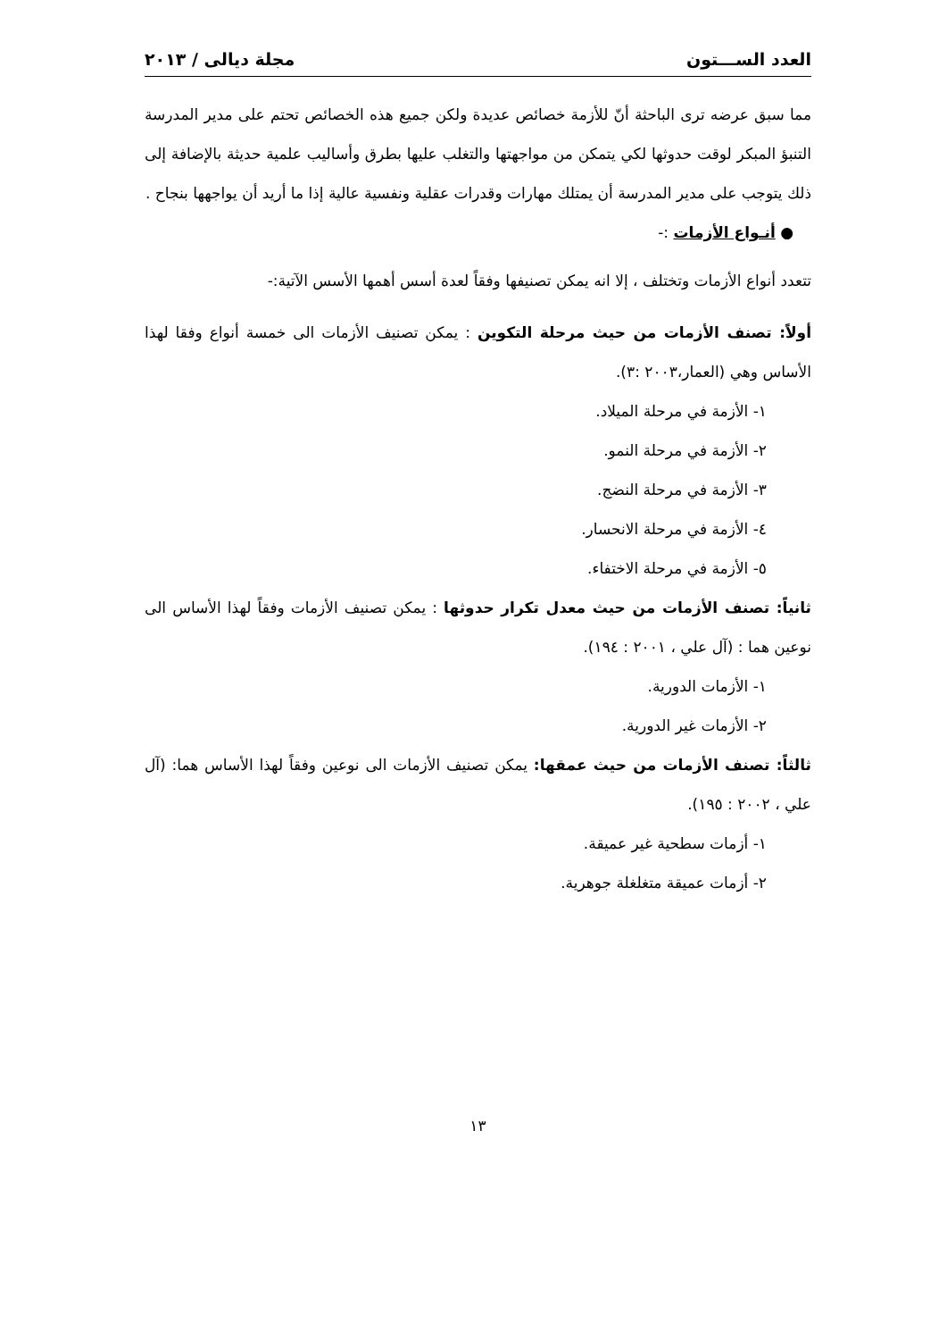العدد الســـتون مجلة ديالى / ٢٠١٣
مما سبق عرضه ترى الباحثة أنّ للأزمة خصائص عديدة ولكن جميع هذه الخصائص تحتم على مدير المدرسة التنبؤ المبكر لوقت حدوثها لكي يتمكن من مواجهتها والتغلب عليها بطرق وأساليب علمية حديثة بالإضافة إلى ذلك يتوجب على مدير المدرسة أن يمتلك مهارات وقدرات عقلية ونفسية عالية إذا ما أريد أن يواجهها بنجاح .
● أنـواع الأزمات :-
تتعدد أنواع الأزمات وتختلف ، إلا انه يمكن تصنيفها وفقاً لعدة أسس أهمها الأسس الآتية:-
أولاً: تصنف الأزمات من حيث مرحلة التكوين : يمكن تصنيف الأزمات الى خمسة أنواع وفقا لهذا الأساس وهي (العمار،٢٠٠٣ :٣).
١- الأزمة في مرحلة الميلاد.
٢- الأزمة في مرحلة النمو.
٣- الأزمة في مرحلة النضج.
٤- الأزمة في مرحلة الانحسار.
٥- الأزمة في مرحلة الاختفاء.
ثانياً: تصنف الأزمات من حيث معدل تكرار حدوثها : يمكن تصنيف الأزمات وفقاً لهذا الأساس الى نوعين هما : (آل علي ، ٢٠٠١ : ١٩٤).
١- الأزمات الدورية.
٢- الأزمات غير الدورية.
ثالثاً: تصنف الأزمات من حيث عمقها: يمكن تصنيف الأزمات الى نوعين وفقاً لهذا الأساس هما: (آل علي ، ٢٠٠٢ : ١٩٥).
١- أزمات سطحية غير عميقة.
٢- أزمات عميقة متغلغلة جوهرية.
١٣